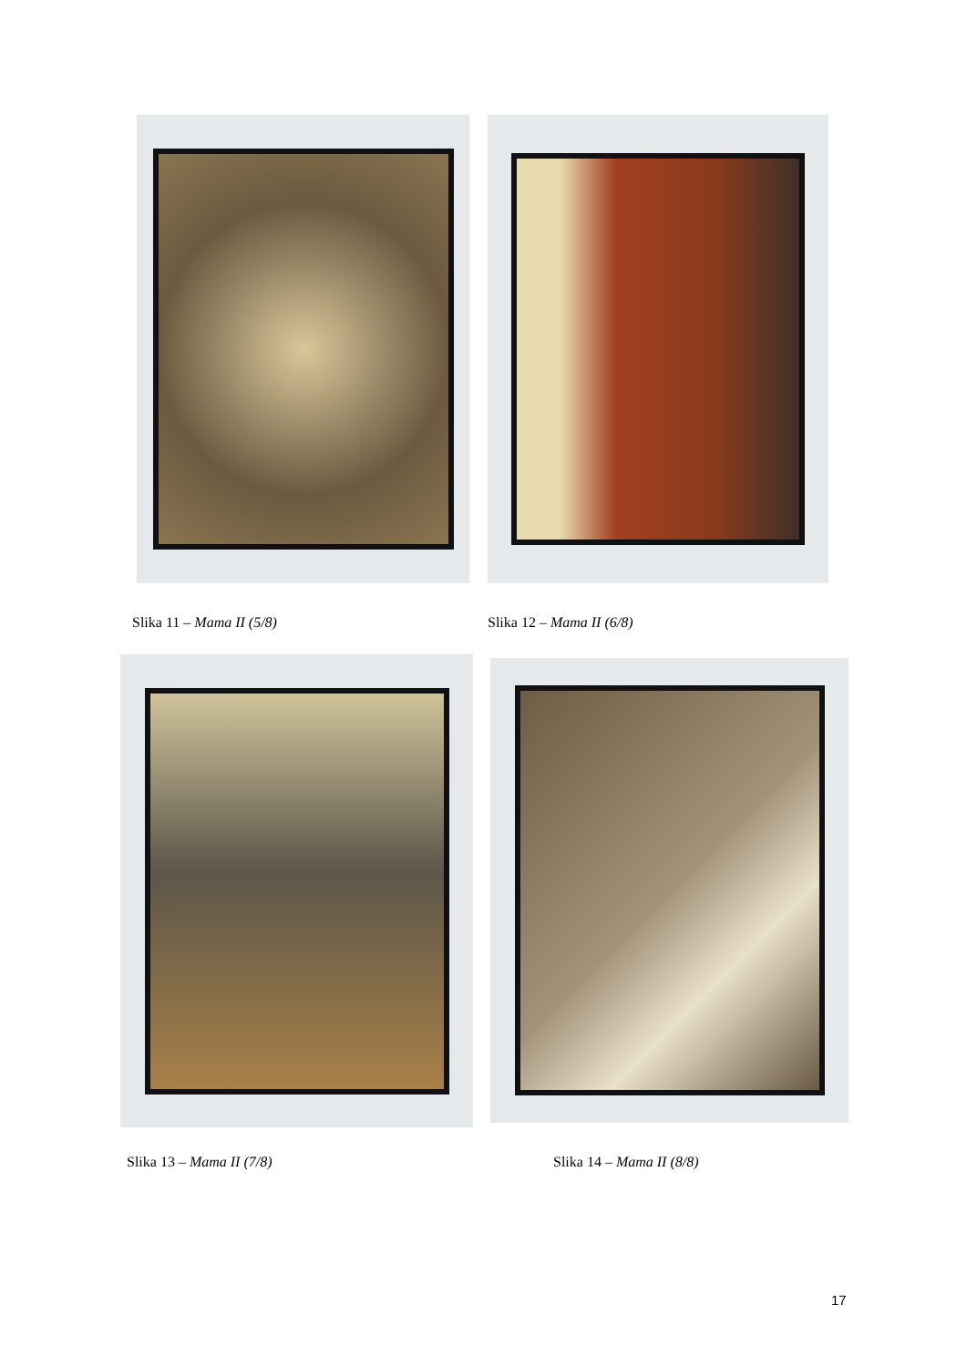Slika 11 – Mama II (5/8) Slika 12 – Mama II (6/8)
Slika 13 – Mama II (7/8) Slika 14 – Mama II (8/8)
17